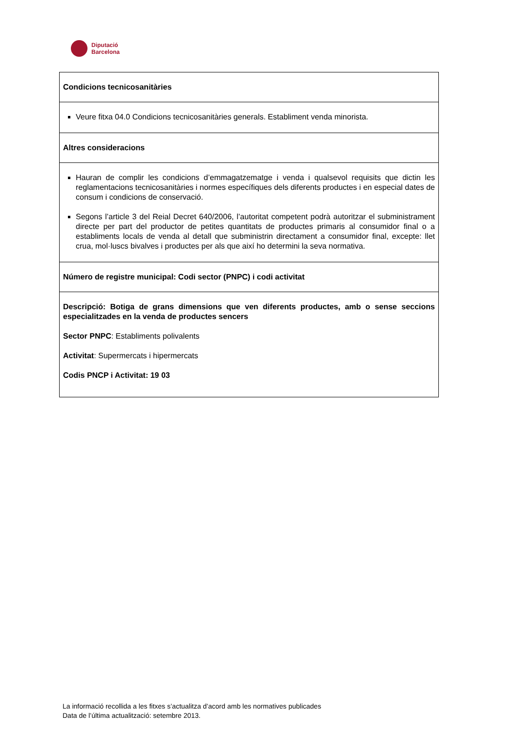Diputació
Barcelona
| Condicions tecnicosanitàries |
| Veure fitxa 04.0 Condicions tecnicosanitàries generals. Establiment venda minorista. |
| Altres consideracions |
| Hauran de complir les condicions d’emmagatzematge i venda i qualsevol requisits que dictin les reglamentacions tecnicosanitàries i normes específiques dels diferents productes i en especial dates de consum i condicions de conservació. Segons l’article 3 del Reial Decret 640/2006, l’autoritat competent podrà autoritzar el subministrament directe per part del productor de petites quantitats de productes primaris al consumidor final o a establiments locals de venda al detall que subministrin directament a consumidor final, excepte: llet crua, mol·luscs bivalves i productes per als que així ho determini la seva normativa. |
| Número de registre municipal: Codi sector (PNPC) i codi activitat |
| Descripció: Botiga de grans dimensions que ven diferents productes, amb o sense seccions especialitzades en la venda de productes sencers Sector PNPC : Establiments polivalents Activitat : Supermercats i hipermercats Codis PNCP i Activitat: 19 03 |
La informació recollida a les fitxes s’actualitza d’acord amb les normatives publicades
Data de l’última actualització: setembre 2013.